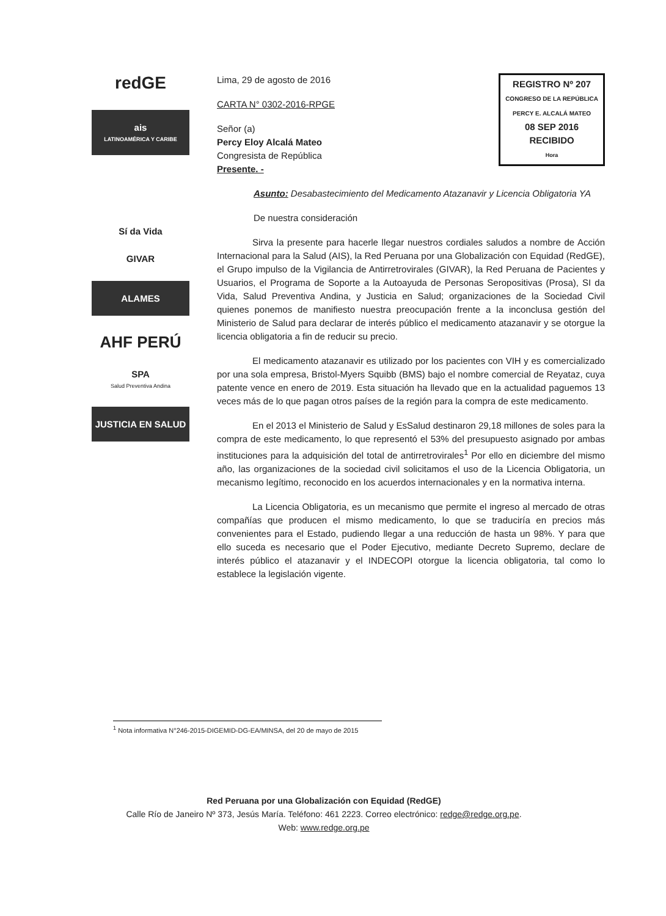redGE
ais
LATINOAMÉRICA Y CARIBE
Sí da Vida
GIVAR
ALAMES
AHF PERÚ
SPA
Salud Preventiva Andina
JUSTICIA EN SALUD
REGISTRO Nº 207
CONGRESO DE LA REPÚBLICA
PERCY E. ALCALÁ MATEO
08 SEP 2016
RECIBIDO
Hora
Lima, 29 de agosto de 2016
CARTA N° 0302-2016-RPGE
Señor (a)
Percy Eloy Alcalá Mateo
Congresista de República
Presente. -
Asunto: Desabastecimiento del Medicamento Atazanavir y Licencia Obligatoria YA
De nuestra consideración
Sirva la presente para hacerle llegar nuestros cordiales saludos a nombre de Acción Internacional para la Salud (AIS), la Red Peruana por una Globalización con Equidad (RedGE), el Grupo impulso de la Vigilancia de Antirretrovirales (GIVAR), la Red Peruana de Pacientes y Usuarios, el Programa de Soporte a la Autoayuda de Personas Seropositivas (Prosa), SI da Vida, Salud Preventiva Andina, y Justicia en Salud; organizaciones de la Sociedad Civil quienes ponemos de manifiesto nuestra preocupación frente a la inconclusa gestión del Ministerio de Salud para declarar de interés público el medicamento atazanavir y se otorgue la licencia obligatoria a fin de reducir su precio.
El medicamento atazanavir es utilizado por los pacientes con VIH y es comercializado por una sola empresa, Bristol-Myers Squibb (BMS) bajo el nombre comercial de Reyataz, cuya patente vence en enero de 2019. Esta situación ha llevado que en la actualidad paguemos 13 veces más de lo que pagan otros países de la región para la compra de este medicamento.
En el 2013 el Ministerio de Salud y EsSalud destinaron 29,18 millones de soles para la compra de este medicamento, lo que representó el 53% del presupuesto asignado por ambas instituciones para la adquisición del total de antirretrovirales<sup>1</sup> Por ello en diciembre del mismo año, las organizaciones de la sociedad civil solicitamos el uso de la Licencia Obligatoria, un mecanismo legítimo, reconocido en los acuerdos internacionales y en la normativa interna.
La Licencia Obligatoria, es un mecanismo que permite el ingreso al mercado de otras compañías que producen el mismo medicamento, lo que se traduciría en precios más convenientes para el Estado, pudiendo llegar a una reducción de hasta un 98%. Y para que ello suceda es necesario que el Poder Ejecutivo, mediante Decreto Supremo, declare de interés público el atazanavir y el INDECOPI otorgue la licencia obligatoria, tal como lo establece la legislación vigente.
<sup>1</sup> Nota informativa N°246-2015-DIGEMID-DG-EA/MINSA, del 20 de mayo de 2015
Red Peruana por una Globalización con Equidad (RedGE)
Calle Río de Janeiro Nº 373, Jesús María. Teléfono: 461 2223. Correo electrónico: redge@redge.org.pe.
Web: www.redge.org.pe